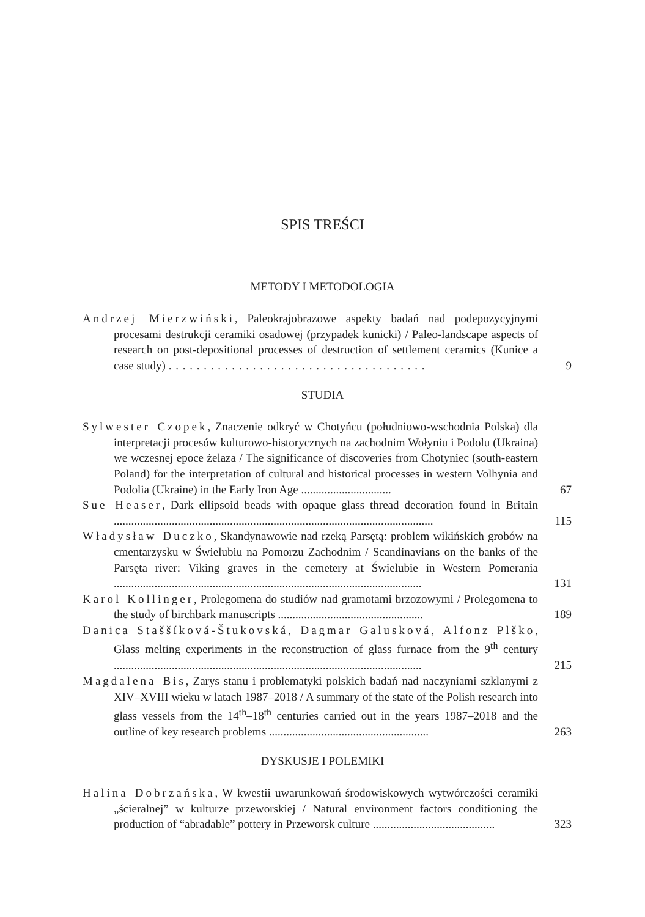SPIS TREŚCI
METODY I METODOLOGIA
Andrzej Mierzwiński, Paleokrajobrazowe aspekty badań nad podepozycyjnymi procesami destrukcji ceramiki osadowej (przypadek kunicki) / Paleo-landscape aspects of research on post-depositional processes of destruction of settlement ceramics (Kunice a case study) . . . . . . . . . . . . . . . . . . . . . . . . . . . . . . . . . . . . .
9
STUDIA
Sylwester Czopek, Znaczenie odkryć w Chotyńcu (południowo-wschodnia Polska) dla interpretacji procesów kulturowo-historycznych na zachodnim Wołyniu i Podolu (Ukraina) we wczesnej epoce żelaza / The significance of discoveries from Chotyniec (south-eastern Poland) for the interpretation of cultural and historical processes in western Volhynia and Podolia (Ukraine) in the Early Iron Age ...............................
67
Sue Heaser, Dark ellipsoid beads with opaque glass thread decoration found in Britain ..............................................................................................................
115
Władysław Duczko, Skandynawowie nad rzeką Parsętą: problem wikińskich grobów na cmentarzysku w Świelubiu na Pomorzu Zachodnim / Scandinavians on the banks of the Parsęta river: Viking graves in the cemetery at Świelubie in Western Pomerania ..........................................................................................................
131
Karol Kollinger, Prolegomena do studiów nad gramotami brzozowymi / Prolegomena to the study of birchbark manuscripts ..................................................
189
Danica Staššíková-Štukovská, Dagmar Galusková, Alfonz Plško, Glass melting experiments in the reconstruction of glass furnace from the 9<sup>th</sup> century ..........................................................................................................
215
Magdalena Bis, Zarys stanu i problematyki polskich badań nad naczyniami szklanymi z XIV–XVIII wieku w latach 1987–2018 / A summary of the state of the Polish research into glass vessels from the 14<sup>th</sup>–18<sup>th</sup> centuries carried out in the years 1987–2018 and the outline of key research problems .......................................................
263
DYSKUSJE I POLEMIKI
Halina Dobrzańska, W kwestii uwarunkowań środowiskowych wytwórczości ceramiki „ścieralnej” w kulturze przeworskiej / Natural environment factors conditioning the production of “abradable” pottery in Przeworsk culture ..........................................
323